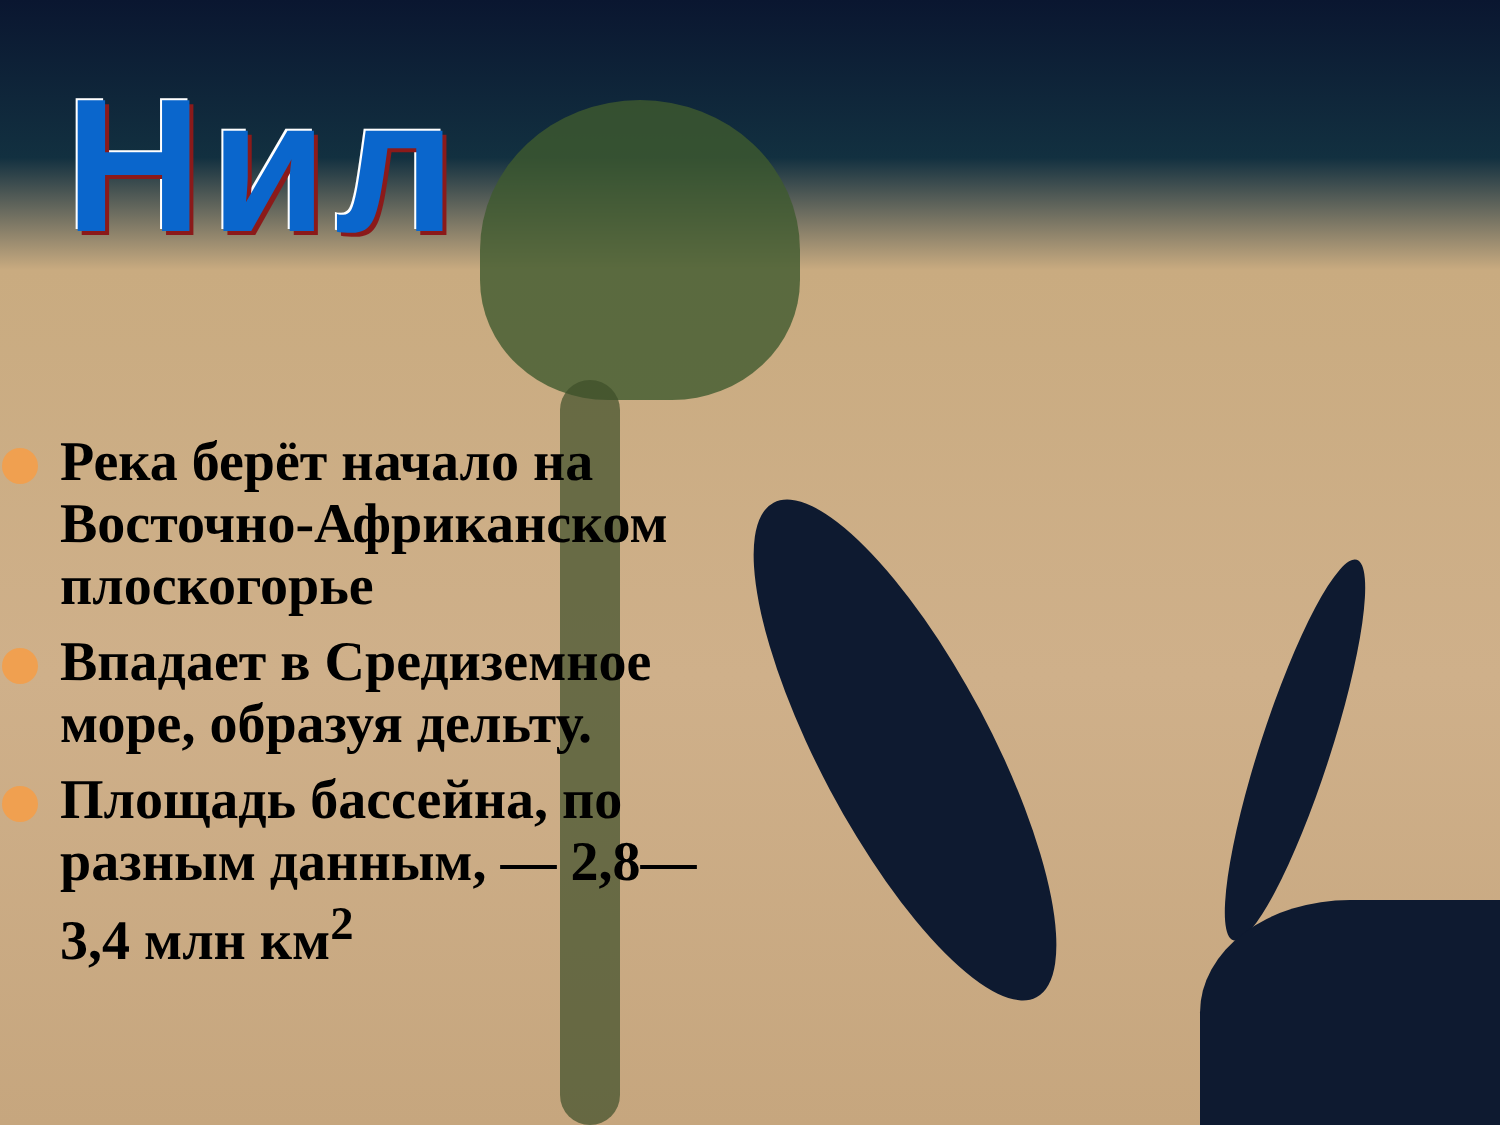Нил
Река берёт начало на Восточно-Африканском плоскогорье
Впадает в Средиземное море, образуя дельту.
Площадь бассейна, по разным данным, — 2,8—3,4 млн км<sup>2</sup>